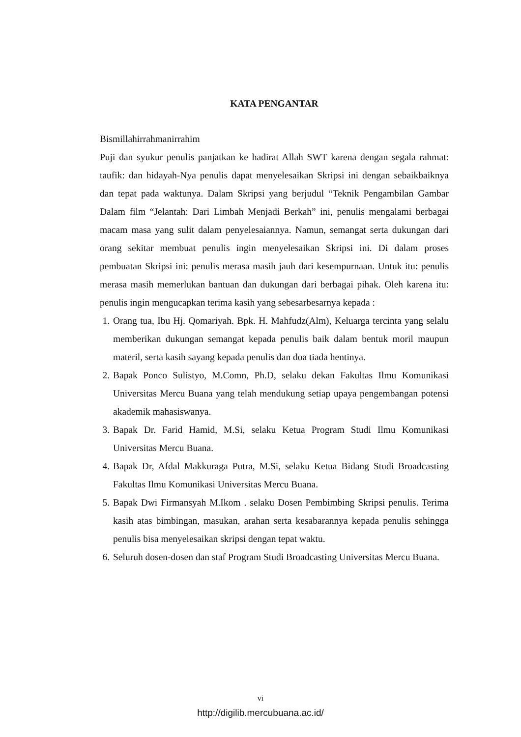KATA PENGANTAR
Bismillahirrahmanirrahim
Puji dan syukur penulis panjatkan ke hadirat Allah SWT karena dengan segala rahmat: taufik: dan hidayah-Nya penulis dapat menyelesaikan Skripsi ini dengan sebaikbaiknya dan tepat pada waktunya. Dalam Skripsi yang berjudul “Teknik Pengambilan Gambar Dalam film “Jelantah: Dari Limbah Menjadi Berkah” ini, penulis mengalami berbagai macam masa yang sulit dalam penyelesaiannya. Namun, semangat serta dukungan dari orang sekitar membuat penulis ingin menyelesaikan Skripsi ini. Di dalam proses pembuatan Skripsi ini: penulis merasa masih jauh dari kesempurnaan. Untuk itu: penulis merasa masih memerlukan bantuan dan dukungan dari berbagai pihak. Oleh karena itu: penulis ingin mengucapkan terima kasih yang sebesarbesarnya kepada :
1. Orang tua, Ibu Hj. Qomariyah. Bpk. H. Mahfudz(Alm), Keluarga tercinta yang selalu memberikan dukungan semangat kepada penulis baik dalam bentuk moril maupun materil, serta kasih sayang kepada penulis dan doa tiada hentinya.
2. Bapak Ponco Sulistyo, M.Comn, Ph.D, selaku dekan Fakultas Ilmu Komunikasi Universitas Mercu Buana yang telah mendukung setiap upaya pengembangan potensi akademik mahasiswanya.
3. Bapak Dr. Farid Hamid, M.Si, selaku Ketua Program Studi Ilmu Komunikasi Universitas Mercu Buana.
4. Bapak Dr, Afdal Makkuraga Putra, M.Si, selaku Ketua Bidang Studi Broadcasting Fakultas Ilmu Komunikasi Universitas Mercu Buana.
5. Bapak Dwi Firmansyah M.Ikom . selaku Dosen Pembimbing Skripsi penulis. Terima kasih atas bimbingan, masukan, arahan serta kesabarannya kepada penulis sehingga penulis bisa menyelesaikan skripsi dengan tepat waktu.
6. Seluruh dosen-dosen dan staf Program Studi Broadcasting Universitas Mercu Buana.
vi
http://digilib.mercubuana.ac.id/